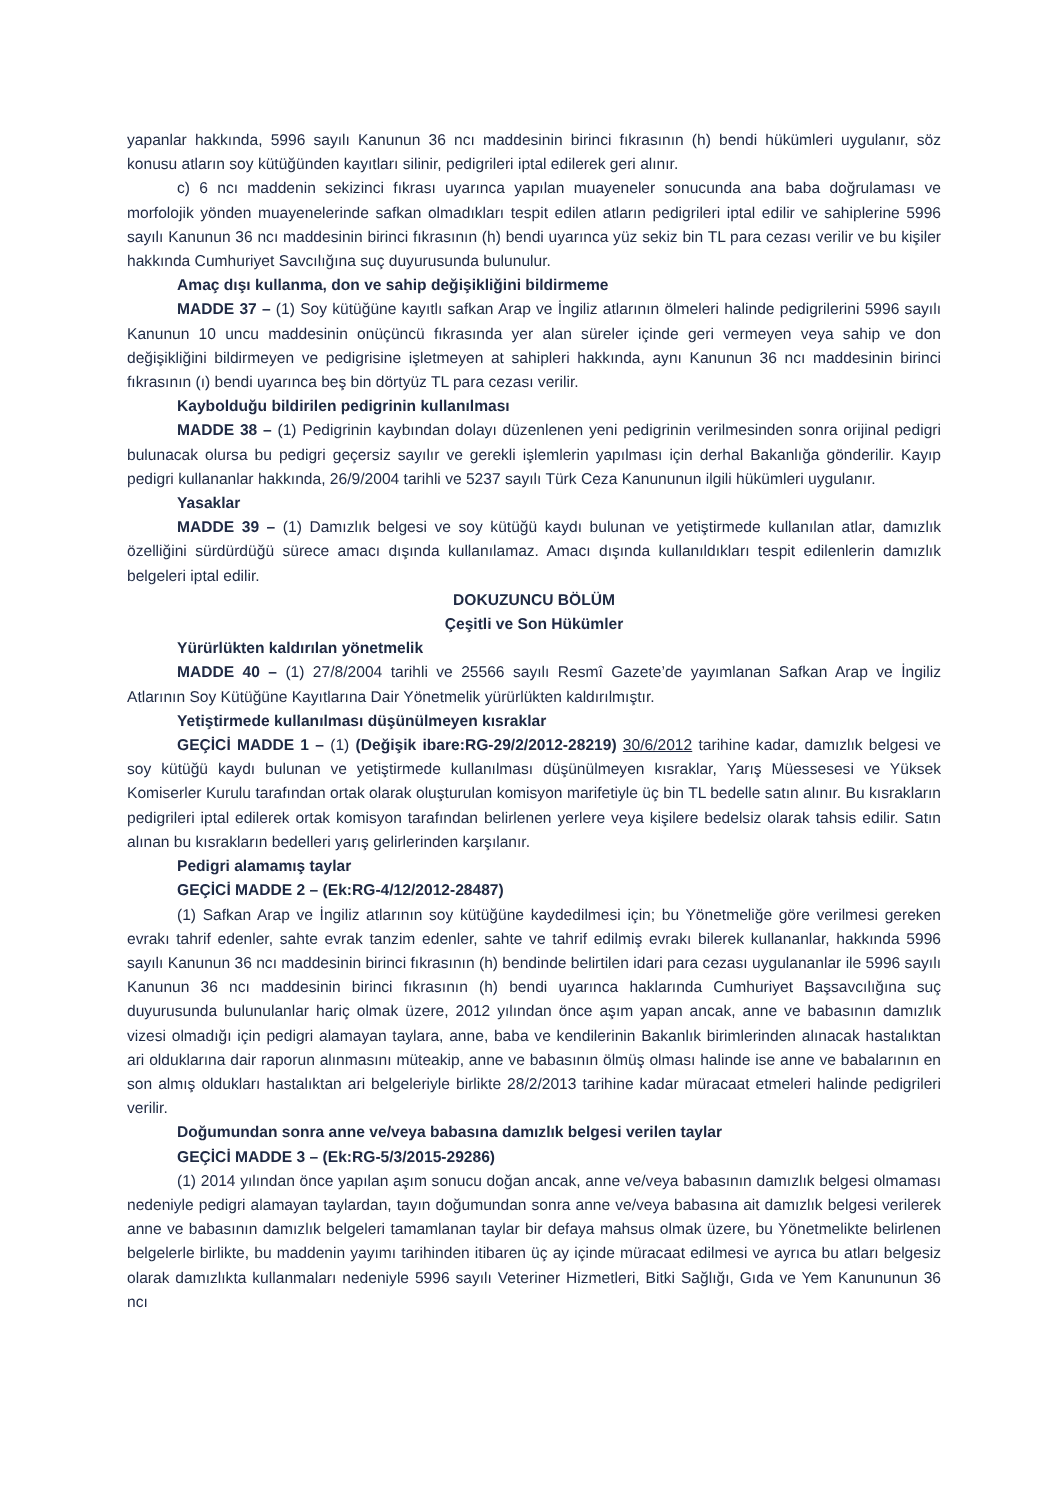yapanlar hakkında, 5996 sayılı Kanunun 36 ncı maddesinin birinci fıkrasının (h) bendi hükümleri uygulanır, söz konusu atların soy kütüğünden kayıtları silinir, pedigrileri iptal edilerek geri alınır.
c) 6 ncı maddenin sekizinci fıkrası uyarınca yapılan muayeneler sonucunda ana baba doğrulaması ve morfolojik yönden muayenelerinde safkan olmadıkları tespit edilen atların pedigrileri iptal edilir ve sahiplerine 5996 sayılı Kanunun 36 ncı maddesinin birinci fıkrasının (h) bendi uyarınca yüz sekiz bin TL para cezası verilir ve bu kişiler hakkında Cumhuriyet Savcılığına suç duyurusunda bulunulur.
Amaç dışı kullanma, don ve sahip değişikliğini bildirmeme
MADDE 37 – (1) Soy kütüğüne kayıtlı safkan Arap ve İngiliz atlarının ölmeleri halinde pedigrilerini 5996 sayılı Kanunun 10 uncu maddesinin onüçüncü fıkrasında yer alan süreler içinde geri vermeyen veya sahip ve don değişikliğini bildirmeyen ve pedigrisine işletmeyen at sahipleri hakkında, aynı Kanunun 36 ncı maddesinin birinci fıkrasının (ı) bendi uyarınca beş bin dörtyüz TL para cezası verilir.
Kaybolduğu bildirilen pedigrinin kullanılması
MADDE 38 – (1) Pedigrinin kaybından dolayı düzenlenen yeni pedigrinin verilmesinden sonra orijinal pedigri bulunacak olursa bu pedigri geçersiz sayılır ve gerekli işlemlerin yapılması için derhal Bakanlığa gönderilir. Kayıp pedigri kullananlar hakkında, 26/9/2004 tarihli ve 5237 sayılı Türk Ceza Kanununun ilgili hükümleri uygulanır.
Yasaklar
MADDE 39 – (1) Damızlık belgesi ve soy kütüğü kaydı bulunan ve yetiştirmede kullanılan atlar, damızlık özelliğini sürdürdüğü sürece amacı dışında kullanılamaz. Amacı dışında kullanıldıkları tespit edilenlerin damızlık belgeleri iptal edilir.
DOKUZUNCU BÖLÜM
Çeşitli ve Son Hükümler
Yürürlükten kaldırılan yönetmelik
MADDE 40 – (1) 27/8/2004 tarihli ve 25566 sayılı Resmî Gazete’de yayımlanan Safkan Arap ve İngiliz Atlarının Soy Kütüğüne Kayıtlarına Dair Yönetmelik yürürlükten kaldırılmıştır.
Yetiştirmede kullanılması düşünülmeyen kısraklar
GEÇİCİ MADDE 1 – (1) (Değişik ibare:RG-29/2/2012-28219) 30/6/2012 tarihine kadar, damızlık belgesi ve soy kütüğü kaydı bulunan ve yetiştirmede kullanılması düşünülmeyen kısraklar, Yarış Müessesesi ve Yüksek Komiserler Kurulu tarafından ortak olarak oluşturulan komisyon marifetiyle üç bin TL bedelle satın alınır. Bu kısrakların pedigrileri iptal edilerek ortak komisyon tarafından belirlenen yerlere veya kişilere bedelsiz olarak tahsis edilir. Satın alınan bu kısrakların bedelleri yarış gelirlerinden karşılanır.
Pedigri alamamış taylar
GEÇİCİ MADDE 2 – (Ek:RG-4/12/2012-28487)
(1) Safkan Arap ve İngiliz atlarının soy kütüğüne kaydedilmesi için; bu Yönetmeliğe göre verilmesi gereken evrakı tahrif edenler, sahte evrak tanzim edenler, sahte ve tahrif edilmiş evrakı bilerek kullananlar, hakkında 5996 sayılı Kanunun 36 ncı maddesinin birinci fıkrasının (h) bendinde belirtilen idari para cezası uygulananlar ile 5996 sayılı Kanunun 36 ncı maddesinin birinci fıkrasının (h) bendi uyarınca haklarında Cumhuriyet Başsavcılığına suç duyurusunda bulunulanlar hariç olmak üzere, 2012 yılından önce aşım yapan ancak, anne ve babasının damızlık vizesi olmadığı için pedigri alamayan taylara, anne, baba ve kendilerinin Bakanlık birimlerinden alınacak hastalıktan ari olduklarına dair raporun alınmasını müteakip, anne ve babasının ölmüş olması halinde ise anne ve babalarının en son almış oldukları hastalıktan ari belgeleriyle birlikte 28/2/2013 tarihine kadar müracaat etmeleri halinde pedigrileri verilir.
Doğumundan sonra anne ve/veya babasına damızlık belgesi verilen taylar
GEÇİCİ MADDE 3 – (Ek:RG-5/3/2015-29286)
(1) 2014 yılından önce yapılan aşım sonucu doğan ancak, anne ve/veya babasının damızlık belgesi olmaması nedeniyle pedigri alamayan taylardan, tayın doğumundan sonra anne ve/veya babasına ait damızlık belgesi verilerek anne ve babasının damızlık belgeleri tamamlanan taylar bir defaya mahsus olmak üzere, bu Yönetmelikte belirlenen belgelerle birlikte, bu maddenin yayımı tarihinden itibaren üç ay içinde müracaat edilmesi ve ayrıca bu atları belgesiz olarak damızlıkta kullanmaları nedeniyle 5996 sayılı Veteriner Hizmetleri, Bitki Sağlığı, Gıda ve Yem Kanununun 36 ncı